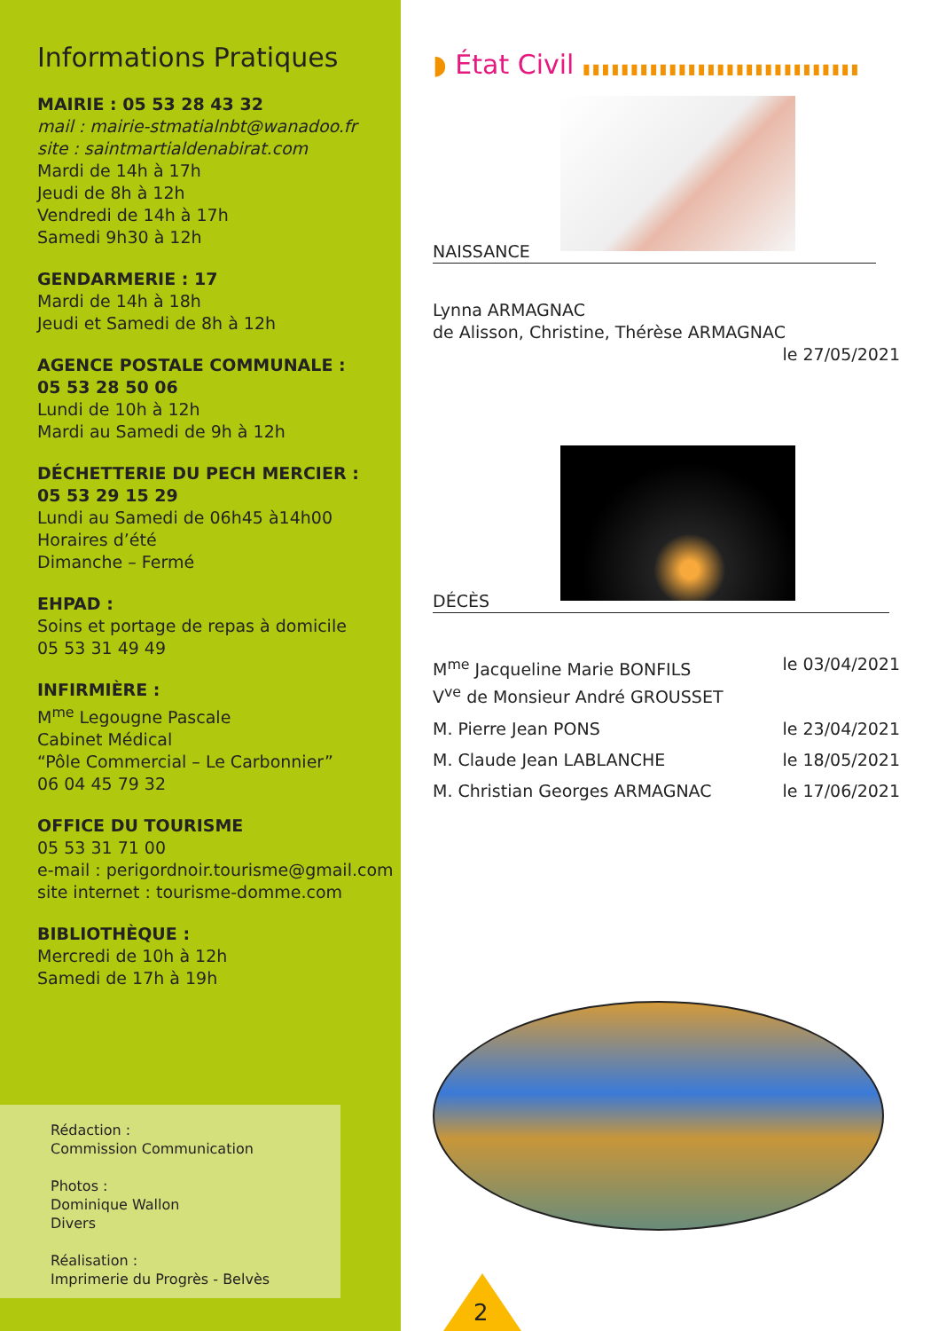Informations Pratiques
MAIRIE : 05 53 28 43 32
mail : mairie-stmatialnbt@wanadoo.fr
site : saintmartialdenabirat.com
Mardi de 14h à 17h
Jeudi de 8h à 12h
Vendredi de 14h à 17h
Samedi 9h30 à 12h
GENDARMERIE : 17
Mardi de 14h à 18h
Jeudi et Samedi de 8h à 12h
AGENCE POSTALE COMMUNALE :
05 53 28 50 06
Lundi de 10h à 12h
Mardi au Samedi de 9h à 12h
DÉCHETTERIE DU PECH MERCIER :
05 53 29 15 29
Lundi au Samedi de 06h45 à14h00
Horaires d’été
Dimanche – Fermé
EHPAD :
Soins et portage de repas à domicile
05 53 31 49 49
INFIRMIÈRE :
M<sup>me</sup> Legougne Pascale
Cabinet Médical
“Pôle Commercial – Le Carbonnier”
06 04 45 79 32
OFFICE DU TOURISME
05 53 31 71 00
e-mail : perigordnoir.tourisme@gmail.com
site internet : tourisme-domme.com
BIBLIOTHÈQUE :
Mercredi de 10h à 12h
Samedi de 17h à 19h
Rédaction :
Commission Communication
Photos :
Dominique Wallon
Divers
Réalisation :
Imprimerie du Progrès - Belvès
◗ État Civil ▮▮▮▮▮▮▮▮▮▮▮▮▮▮▮▮▮▮▮▮▮▮▮▮▮▮▮▮▮
NAISSANCE
Lynna ARMAGNAC
de Alisson, Christine, Thérèse ARMAGNAC
le 27/05/2021
DÉCÈS
M<sup>me</sup> Jacqueline Marie BONFILS
V<sup>ve</sup> de Monsieur André GROUSSET le 03/04/2021
M. Pierre Jean PONS le 23/04/2021
M. Claude Jean LABLANCHE le 18/05/2021
M. Christian Georges ARMAGNAC le 17/06/2021
2